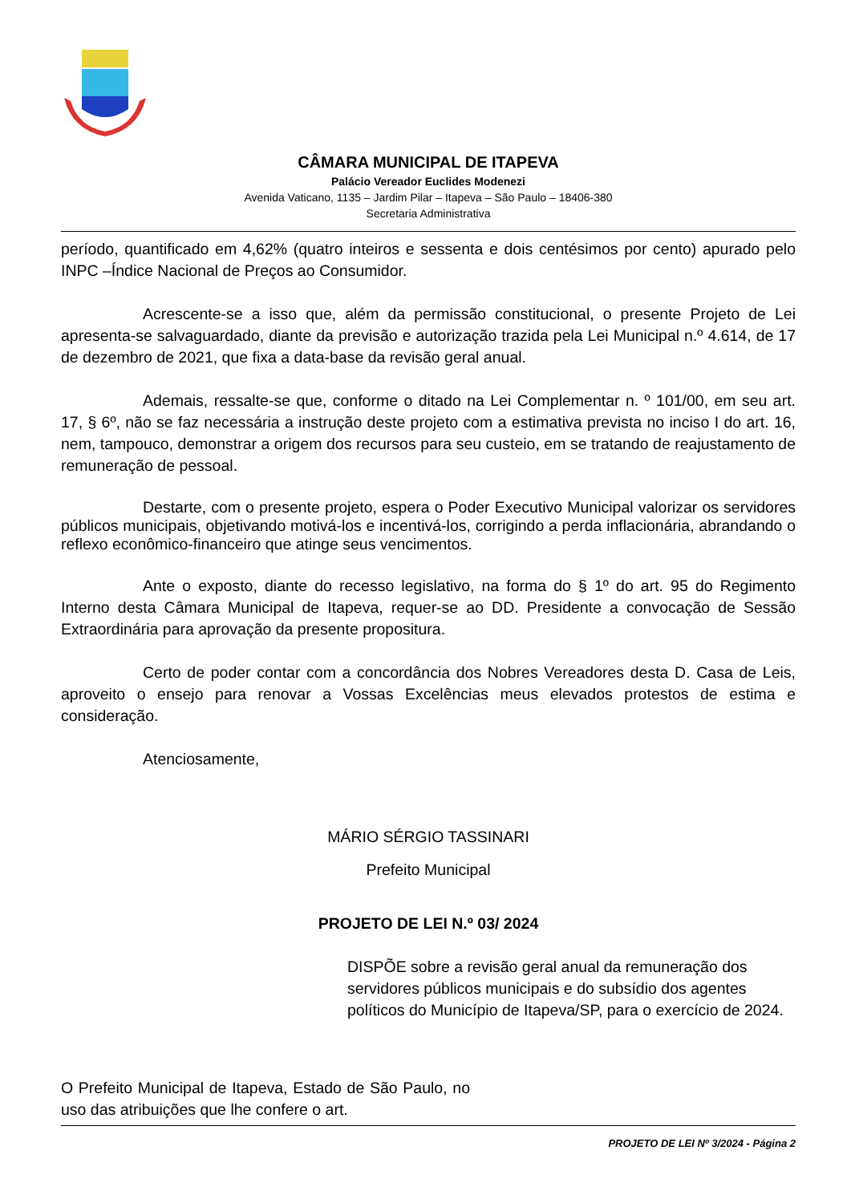CÂMARA MUNICIPAL DE ITAPEVA
Palácio Vereador Euclides Modenezi
Avenida Vaticano, 1135 – Jardim Pilar – Itapeva – São Paulo – 18406-380
Secretaria Administrativa
período, quantificado em 4,62% (quatro inteiros e sessenta e dois centésimos por cento) apurado pelo INPC –Índice Nacional de Preços ao Consumidor.
Acrescente-se a isso que, além da permissão constitucional, o presente Projeto de Lei apresenta-se salvaguardado, diante da previsão e autorização trazida pela Lei Municipal n.º 4.614, de 17 de dezembro de 2021, que fixa a data-base da revisão geral anual.
Ademais, ressalte-se que, conforme o ditado na Lei Complementar n. º 101/00, em seu art. 17, § 6º, não se faz necessária a instrução deste projeto com a estimativa prevista no inciso I do art. 16, nem, tampouco, demonstrar a origem dos recursos para seu custeio, em se tratando de reajustamento de remuneração de pessoal.
Destarte, com o presente projeto, espera o Poder Executivo Municipal valorizar os servidores públicos municipais, objetivando motivá-los e incentivá-los, corrigindo a perda inflacionária, abrandando o reflexo econômico-financeiro que atinge seus vencimentos.
Ante o exposto, diante do recesso legislativo, na forma do § 1º do art. 95 do Regimento Interno desta Câmara Municipal de Itapeva, requer-se ao DD. Presidente a convocação de Sessão Extraordinária para aprovação da presente propositura.
Certo de poder contar com a concordância dos Nobres Vereadores desta D. Casa de Leis, aproveito o ensejo para renovar a Vossas Excelências meus elevados protestos de estima e consideração.
Atenciosamente,
MÁRIO SÉRGIO TASSINARI
Prefeito Municipal
PROJETO DE LEI N.º 03/ 2024
DISPÕE sobre a revisão geral anual da remuneração dos servidores públicos municipais e do subsídio dos agentes políticos do Município de Itapeva/SP, para o exercício de 2024.
O Prefeito Municipal de Itapeva, Estado de São Paulo, no uso das atribuições que lhe confere o art.
PROJETO DE LEI Nº 3/2024 - Página 2